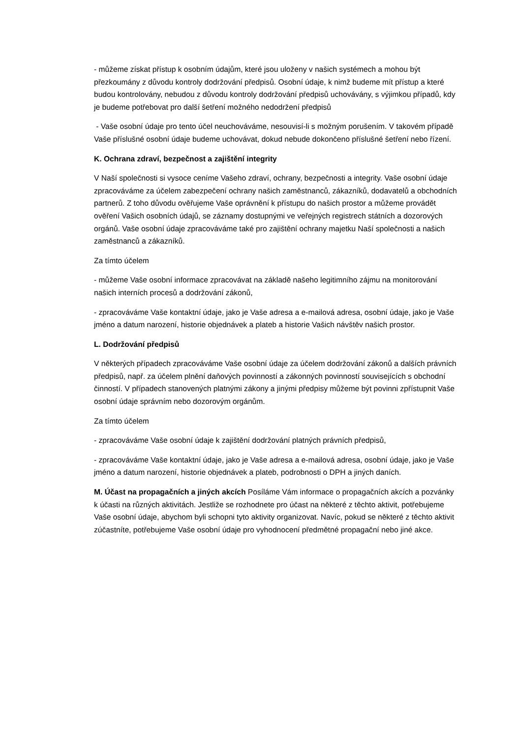- můžeme získat přístup k osobním údajům, které jsou uloženy v našich systémech a mohou být přezkoumány z důvodu kontroly dodržování předpisů. Osobní údaje, k nimž budeme mít přístup a které budou kontrolovány, nebudou z důvodu kontroly dodržování předpisů uchovávány, s výjimkou případů, kdy je budeme potřebovat pro další šetření možného nedodržení předpisů
- Vaše osobní údaje pro tento účel neuchováváme, nesouvisí-li s možným porušením. V takovém případě Vaše příslušné osobní údaje budeme uchovávat, dokud nebude dokončeno příslušné šetření nebo řízení.
K. Ochrana zdraví, bezpečnost a zajištění integrity
V Naší společnosti si vysoce ceníme Vašeho zdraví, ochrany, bezpečnosti a integrity. Vaše osobní údaje zpracováváme za účelem zabezpečení ochrany našich zaměstnanců, zákazníků, dodavatelů a obchodních partnerů. Z toho důvodu ověřujeme Vaše oprávnění k přístupu do našich prostor a můžeme provádět ověření Vašich osobních údajů, se záznamy dostupnými ve veřejných registrech státních a dozorových orgánů. Vaše osobní údaje zpracováváme také pro zajištění ochrany majetku Naší společnosti a našich zaměstnanců a zákazníků.
Za tímto účelem
- můžeme Vaše osobní informace zpracovávat na základě našeho legitimního zájmu na monitorování našich interních procesů a dodržování zákonů,
- zpracováváme Vaše kontaktní údaje, jako je Vaše adresa a e-mailová adresa, osobní údaje, jako je Vaše jméno a datum narození, historie objednávek a plateb a historie Vašich návštěv našich prostor.
L. Dodržování předpisů
V některých případech zpracováváme Vaše osobní údaje za účelem dodržování zákonů a dalších právních předpisů, např. za účelem plnění daňových povinností a zákonných povinností souvisejících s obchodní činností. V případech stanovených platnými zákony a jinými předpisy můžeme být povinni zpřístupnit Vaše osobní údaje správním nebo dozorovým orgánům.
Za tímto účelem
- zpracováváme Vaše osobní údaje k zajištění dodržování platných právních předpisů,
- zpracováváme Vaše kontaktní údaje, jako je Vaše adresa a e-mailová adresa, osobní údaje, jako je Vaše jméno a datum narození, historie objednávek a plateb, podrobnosti o DPH a jiných daních.
M. Účast na propagačních a jiných akcích Posíláme Vám informace o propagačních akcích a pozvánky k účasti na různých aktivitách. Jestliže se rozhodnete pro účast na některé z těchto aktivit, potřebujeme Vaše osobní údaje, abychom byli schopni tyto aktivity organizovat. Navíc, pokud se některé z těchto aktivit zúčastníte, potřebujeme Vaše osobní údaje pro vyhodnocení předmětné propagační nebo jiné akce.